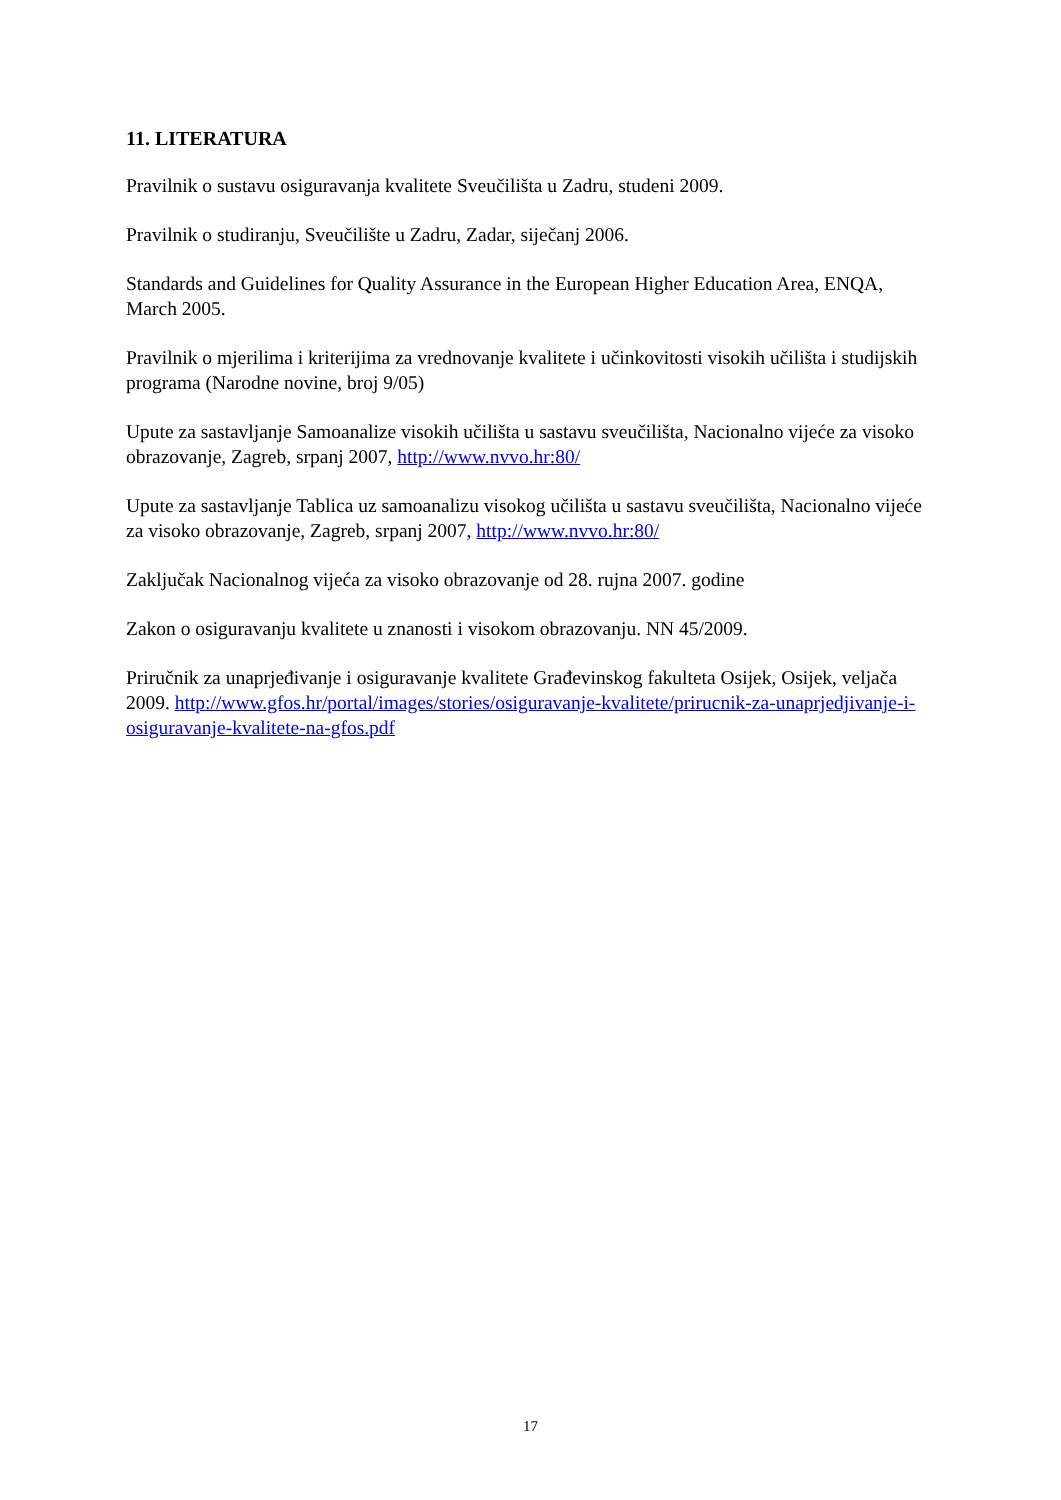11. LITERATURA
Pravilnik o sustavu osiguravanja kvalitete Sveučilišta u Zadru, studeni 2009.
Pravilnik o studiranju, Sveučilište u Zadru, Zadar, siječanj 2006.
Standards and Guidelines for Quality Assurance in the European Higher Education Area, ENQA, March 2005.
Pravilnik o mjerilima i kriterijima za vrednovanje kvalitete i učinkovitosti visokih učilišta i studijskih programa (Narodne novine, broj 9/05)
Upute za sastavljanje Samoanalize visokih učilišta u sastavu sveučilišta, Nacionalno vijeće za visoko obrazovanje, Zagreb, srpanj 2007, http://www.nvvo.hr:80/
Upute za sastavljanje Tablica uz samoanalizu visokog učilišta u sastavu sveučilišta, Nacionalno vijeće za visoko obrazovanje, Zagreb, srpanj 2007, http://www.nvvo.hr:80/
Zaključak Nacionalnog vijeća za visoko obrazovanje od 28. rujna 2007. godine
Zakon o osiguravanju kvalitete u znanosti i visokom obrazovanju. NN 45/2009.
Priručnik za unaprjeđivanje i osiguravanje kvalitete Građevinskog fakulteta Osijek, Osijek, veljača 2009. http://www.gfos.hr/portal/images/stories/osiguravanje-kvalitete/prirucnik-za-unaprjedjivanje-i-osiguravanje-kvalitete-na-gfos.pdf
17